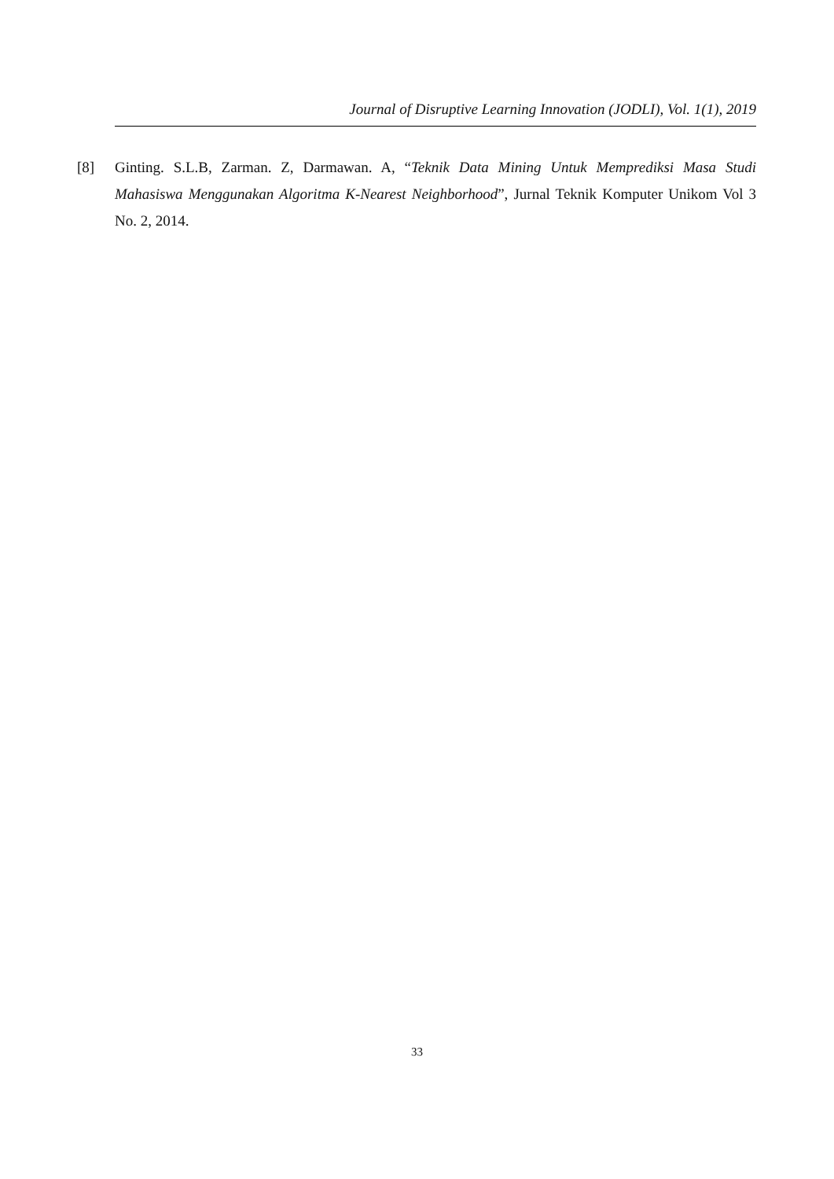Journal of Disruptive Learning Innovation (JODLI), Vol. 1(1), 2019
[8] Ginting. S.L.B, Zarman. Z, Darmawan. A, “Teknik Data Mining Untuk Memprediksi Masa Studi Mahasiswa Menggunakan Algoritma K-Nearest Neighborhood”, Jurnal Teknik Komputer Unikom Vol 3 No. 2, 2014.
33